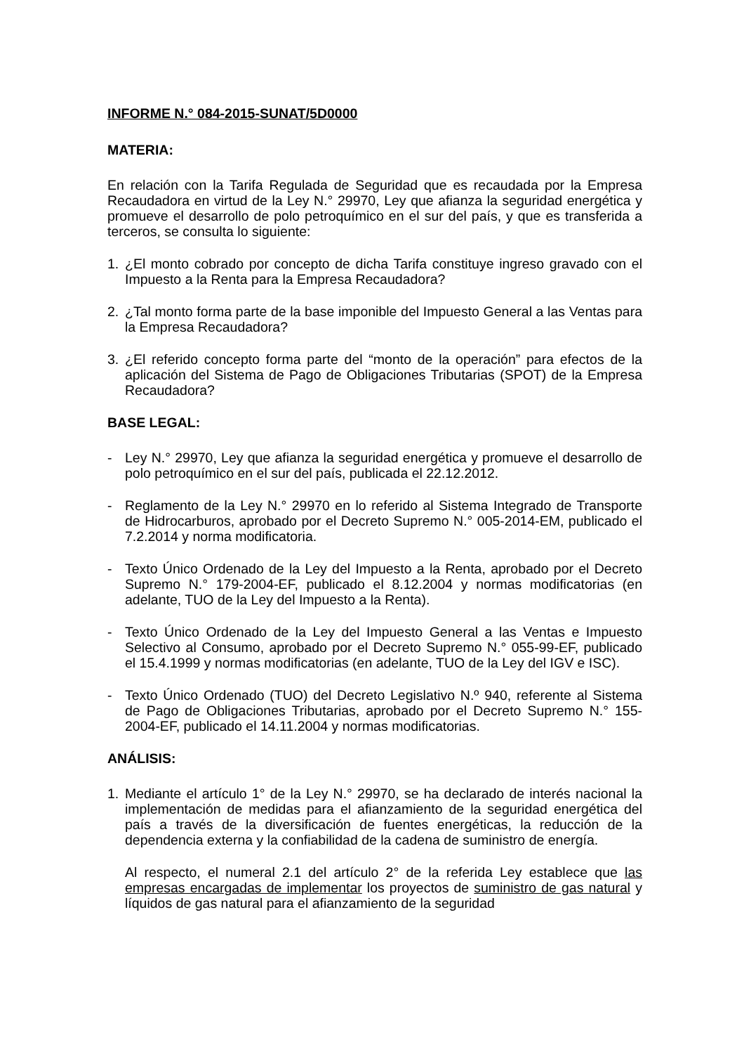INFORME N.° 084-2015-SUNAT/5D0000
MATERIA:
En relación con la Tarifa Regulada de Seguridad que es recaudada por la Empresa Recaudadora en virtud de la Ley N.° 29970, Ley que afianza la seguridad energética y promueve el desarrollo de polo petroquímico en el sur del país, y que es transferida a terceros, se consulta lo siguiente:
1. ¿El monto cobrado por concepto de dicha Tarifa constituye ingreso gravado con el Impuesto a la Renta para la Empresa Recaudadora?
2. ¿Tal monto forma parte de la base imponible del Impuesto General a las Ventas para la Empresa Recaudadora?
3. ¿El referido concepto forma parte del “monto de la operación” para efectos de la aplicación del Sistema de Pago de Obligaciones Tributarias (SPOT) de la Empresa Recaudadora?
BASE LEGAL:
- Ley N.° 29970, Ley que afianza la seguridad energética y promueve el desarrollo de polo petroquímico en el sur del país, publicada el 22.12.2012.
- Reglamento de la Ley N.° 29970 en lo referido al Sistema Integrado de Transporte de Hidrocarburos, aprobado por el Decreto Supremo N.° 005-2014-EM, publicado el 7.2.2014 y norma modificatoria.
- Texto Único Ordenado de la Ley del Impuesto a la Renta, aprobado por el Decreto Supremo N.° 179-2004-EF, publicado el 8.12.2004 y normas modificatorias (en adelante, TUO de la Ley del Impuesto a la Renta).
- Texto Único Ordenado de la Ley del Impuesto General a las Ventas e Impuesto Selectivo al Consumo, aprobado por el Decreto Supremo N.° 055-99-EF, publicado el 15.4.1999 y normas modificatorias (en adelante, TUO de la Ley del IGV e ISC).
- Texto Único Ordenado (TUO) del Decreto Legislativo N.º 940, referente al Sistema de Pago de Obligaciones Tributarias, aprobado por el Decreto Supremo N.° 155-2004-EF, publicado el 14.11.2004 y normas modificatorias.
ANÁLISIS:
1. Mediante el artículo 1° de la Ley N.° 29970, se ha declarado de interés nacional la implementación de medidas para el afianzamiento de la seguridad energética del país a través de la diversificación de fuentes energéticas, la reducción de la dependencia externa y la confiabilidad de la cadena de suministro de energía.
Al respecto, el numeral 2.1 del artículo 2° de la referida Ley establece que las empresas encargadas de implementar los proyectos de suministro de gas natural y líquidos de gas natural para el afianzamiento de la seguridad